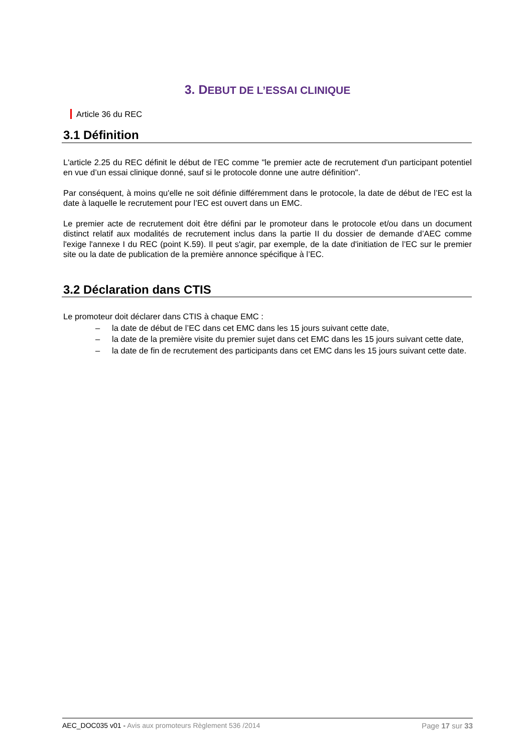3. DEBUT DE L’ESSAI CLINIQUE
Article 36 du REC
3.1 Définition
L'article 2.25 du REC définit le début de l’EC comme "le premier acte de recrutement d'un participant potentiel en vue d’un essai clinique donné, sauf si le protocole donne une autre définition".
Par conséquent, à moins qu'elle ne soit définie différemment dans le protocole, la date de début de l’EC est la date à laquelle le recrutement pour l’EC est ouvert dans un EMC.
Le premier acte de recrutement doit être défini par le promoteur dans le protocole et/ou dans un document distinct relatif aux modalités de recrutement inclus dans la partie II du dossier de demande d’AEC comme l'exige l'annexe I du REC (point K.59). Il peut s'agir, par exemple, de la date d'initiation de l’EC sur le premier site ou la date de publication de la première annonce spécifique à l’EC.
3.2 Déclaration dans CTIS
Le promoteur doit déclarer dans CTIS à chaque EMC :
– la date de début de l’EC dans cet EMC dans les 15 jours suivant cette date,
– la date de la première visite du premier sujet dans cet EMC dans les 15 jours suivant cette date,
– la date de fin de recrutement des participants dans cet EMC dans les 15 jours suivant cette date.
AEC_DOC035 v01 - Avis aux promoteurs Règlement 536 /2014 Page 17 sur 33